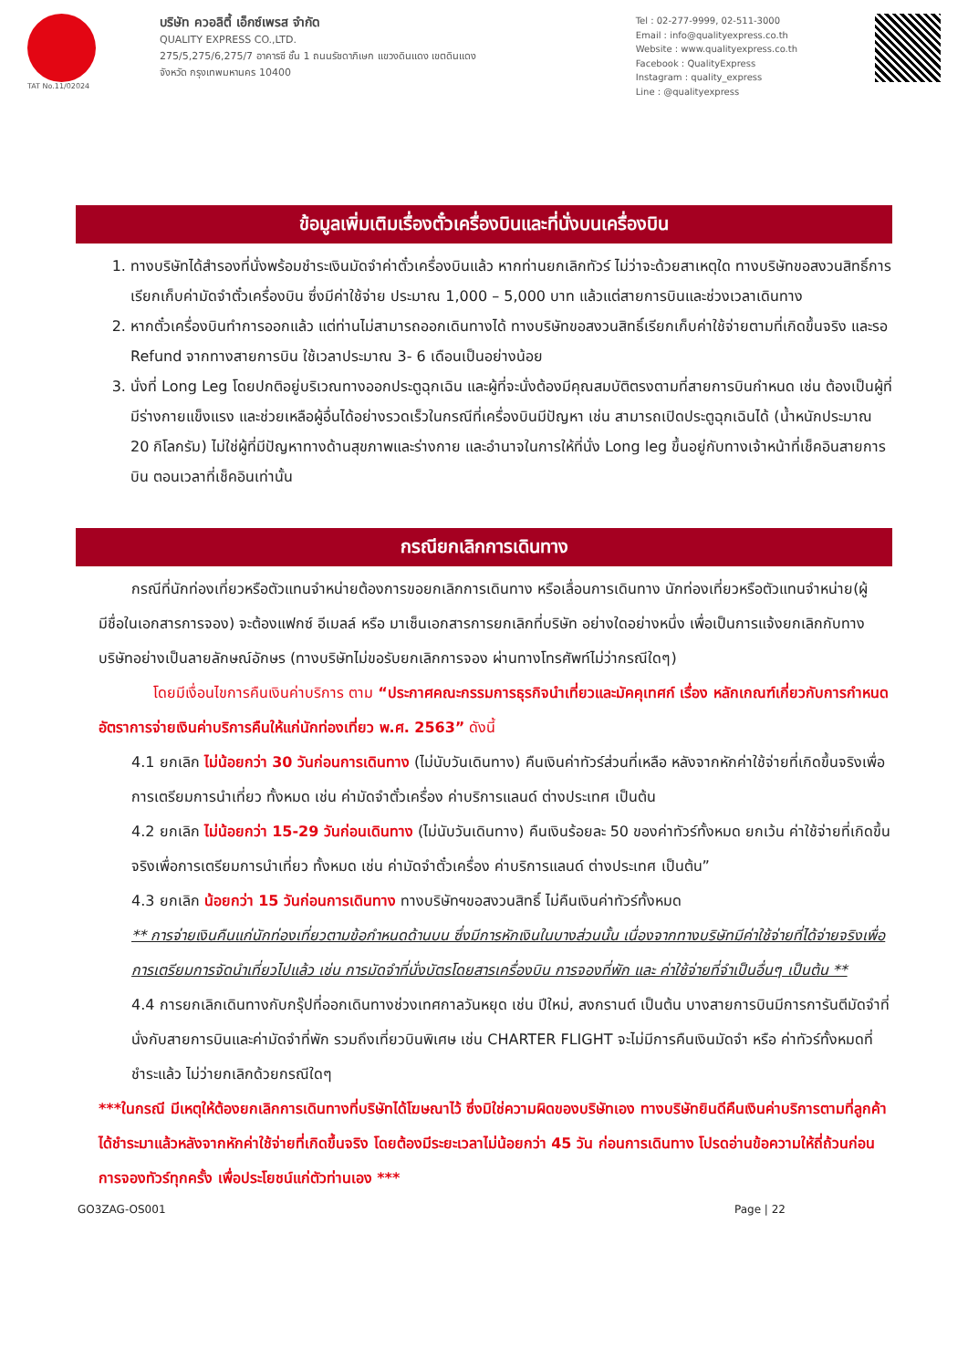TAT No.11/02024
บริษัท ควอลิตี้ เอ็กซ์เพรส จำกัด
QUALITY EXPRESS CO.,LTD.
275/5,275/6,275/7 อาคารซี ชั้น 1 ถนนรัชดาภิเษก แขวงดินแดง เขตดินแดง
จังหวัด กรุงเทพมหานคร 10400
Tel : 02-277-9999, 02-511-3000
Email : info@qualityexpress.co.th
Website : www.qualityexpress.co.th
Facebook : QualityExpress
Instagram : quality_express
Line : @qualityexpress
ข้อมูลเพิ่มเติมเรื่องตั๋วเครื่องบินและที่นั่งบนเครื่องบิน
1. ทางบริษัทได้สำรองที่นั่งพร้อมชำระเงินมัดจำค่าตั๋วเครื่องบินแล้ว หากท่านยกเลิกทัวร์ ไม่ว่าจะด้วยสาเหตุใด ทางบริษัทขอสงวนสิทธิ์การเรียกเก็บค่ามัดจำตั๋วเครื่องบิน ซึ่งมีค่าใช้จ่าย ประมาณ 1,000 – 5,000 บาท แล้วแต่สายการบินและช่วงเวลาเดินทาง
2. หากตั๋วเครื่องบินทำการออกแล้ว แต่ท่านไม่สามารถออกเดินทางได้ ทางบริษัทขอสงวนสิทธิ์เรียกเก็บค่าใช้จ่ายตามที่เกิดขึ้นจริง และรอ Refund จากทางสายการบิน ใช้เวลาประมาณ 3- 6 เดือนเป็นอย่างน้อย
3. นั่งที่ Long Leg โดยปกติอยู่บริเวณทางออกประตูฉุกเฉิน และผู้ที่จะนั่งต้องมีคุณสมบัติตรงตามที่สายการบินกำหนด เช่น ต้องเป็นผู้ที่มีร่างกายแข็งแรง และช่วยเหลือผู้อื่นได้อย่างรวดเร็วในกรณีที่เครื่องบินมีปัญหา เช่น สามารถเปิดประตูฉุกเฉินได้ (น้ำหนักประมาณ 20 กิโลกรัม) ไม่ใช่ผู้ที่มีปัญหาทางด้านสุขภาพและร่างกาย และอำนาจในการให้ที่นั่ง Long leg ขึ้นอยู่กับทางเจ้าหน้าที่เช็คอินสายการบิน ตอนเวลาที่เช็คอินเท่านั้น
กรณียกเลิกการเดินทาง
กรณีที่นักท่องเที่ยวหรือตัวแทนจำหน่ายต้องการขอยกเลิกการเดินทาง หรือเลื่อนการเดินทาง นักท่องเที่ยวหรือตัวแทนจำหน่าย(ผู้มีชื่อในเอกสารการจอง) จะต้องแฟกซ์ อีเมลล์ หรือ มาเซ็นเอกสารการยกเลิกที่บริษัท อย่างใดอย่างหนึ่ง เพื่อเป็นการแจ้งยกเลิกกับทางบริษัทอย่างเป็นลายลักษณ์อักษร (ทางบริษัทไม่ขอรับยกเลิกการจอง ผ่านทางโทรศัพท์ไม่ว่ากรณีใดๆ)
โดยมีเงื่อนไขการคืนเงินค่าบริการ ตาม “ประกาศคณะกรรมการธุรกิจนำเที่ยวและมัคคุเทศก์ เรื่อง หลักเกณฑ์เกี่ยวกับการกำหนดอัตราการจ่ายเงินค่าบริการคืนให้แก่นักท่องเที่ยว พ.ศ. 2563” ดังนี้
4.1 ยกเลิก ไม่น้อยกว่า 30 วันก่อนการเดินทาง (ไม่นับวันเดินทาง) คืนเงินค่าทัวร์ส่วนที่เหลือ หลังจากหักค่าใช้จ่ายที่เกิดขึ้นจริงเพื่อการเตรียมการนำเที่ยว ทั้งหมด เช่น ค่ามัดจำตั๋วเครื่อง ค่าบริการแลนด์ ต่างประเทศ เป็นต้น
4.2 ยกเลิก ไม่น้อยกว่า 15-29 วันก่อนเดินทาง (ไม่นับวันเดินทาง) คืนเงินร้อยละ 50 ของค่าทัวร์ทั้งหมด ยกเว้น ค่าใช้จ่ายที่เกิดขึ้นจริงเพื่อการเตรียมการนำเที่ยว ทั้งหมด เช่น ค่ามัดจำตั๋วเครื่อง ค่าบริการแลนด์ ต่างประเทศ เป็นต้น”
4.3 ยกเลิก น้อยกว่า 15 วันก่อนการเดินทาง ทางบริษัทฯขอสงวนสิทธิ์ ไม่คืนเงินค่าทัวร์ทั้งหมด
** การจ่ายเงินคืนแก่นักท่องเที่ยวตามข้อกำหนดด้านบน ซึ่งมีการหักเงินในบางส่วนนั้น เนื่องจากทางบริษัทมีค่าใช้จ่ายที่ได้จ่ายจริงเพื่อการเตรียมการจัดนำเที่ยวไปแล้ว เช่น การมัดจำที่นั่งบัตรโดยสารเครื่องบิน การจองที่พัก และ ค่าใช้จ่ายที่จำเป็นอื่นๆ เป็นต้น **
4.4 การยกเลิกเดินทางกับกรุ๊ปที่ออกเดินทางช่วงเทศกาลวันหยุด เช่น ปีใหม่, สงกรานต์ เป็นต้น บางสายการบินมีการการันตีมัดจำที่นั่งกับสายการบินและค่ามัดจำที่พัก รวมถึงเที่ยวบินพิเศษ เช่น CHARTER FLIGHT จะไม่มีการคืนเงินมัดจำ หรือ ค่าทัวร์ทั้งหมดที่ชำระแล้ว ไม่ว่ายกเลิกด้วยกรณีใดๆ
***ในกรณี มีเหตุให้ต้องยกเลิกการเดินทางที่บริษัทได้โฆษณาไว้ ซึ่งมิใช่ความผิดของบริษัทเอง ทางบริษัทยินดีคืนเงินค่าบริการตามที่ลูกค้าได้ชำระมาแล้วหลังจากหักค่าใช้จ่ายที่เกิดขึ้นจริง โดยต้องมีระยะเวลาไม่น้อยกว่า 45 วัน ก่อนการเดินทาง โปรดอ่านข้อความให้ถี่ถ้วนก่อนการจองทัวร์ทุกครั้ง เพื่อประโยชน์แก่ตัวท่านเอง ***
GO3ZAG-OS001 Page | 22